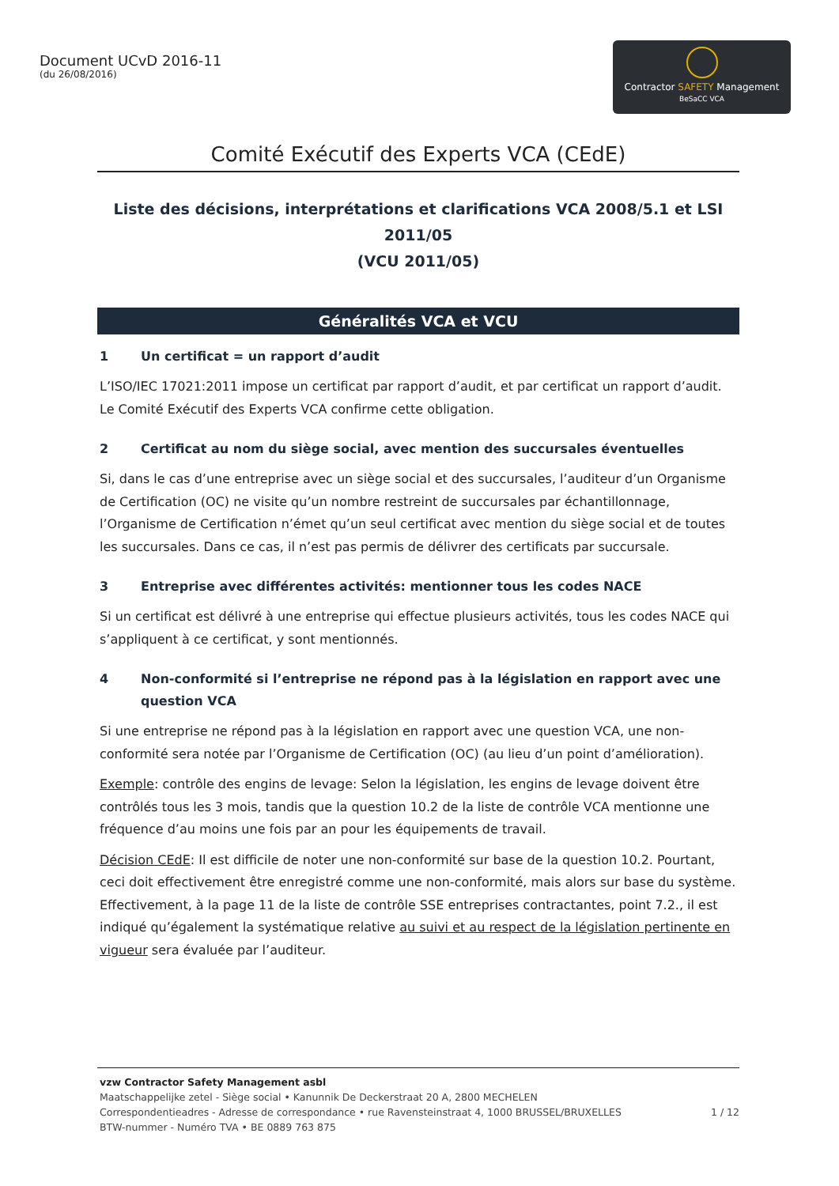Document UCvD 2016-11
(du 26/08/2016)
Contractor SAFETY Management
BeSaCC VCA
Comité Exécutif des Experts VCA (CEdE)
Liste des décisions, interprétations et clarifications VCA 2008/5.1 et LSI 2011/05
(VCU 2011/05)
Généralités VCA et VCU
1 Un certificat = un rapport d’audit
L’ISO/IEC 17021:2011 impose un certificat par rapport d’audit, et par certificat un rapport d’audit. Le Comité Exécutif des Experts VCA confirme cette obligation.
2 Certificat au nom du siège social, avec mention des succursales éventuelles
Si, dans le cas d’une entreprise avec un siège social et des succursales, l’auditeur d’un Organisme de Certification (OC) ne visite qu’un nombre restreint de succursales par échantillonnage, l’Organisme de Certification n’émet qu’un seul certificat avec mention du siège social et de toutes les succursales. Dans ce cas, il n’est pas permis de délivrer des certificats par succursale.
3 Entreprise avec différentes activités: mentionner tous les codes NACE
Si un certificat est délivré à une entreprise qui effectue plusieurs activités, tous les codes NACE qui s’appliquent à ce certificat, y sont mentionnés.
4 Non-conformité si l’entreprise ne répond pas à la législation en rapport avec une question VCA
Si une entreprise ne répond pas à la législation en rapport avec une question VCA, une non-conformité sera notée par l’Organisme de Certification (OC) (au lieu d’un point d’amélioration).
Exemple: contrôle des engins de levage: Selon la législation, les engins de levage doivent être contrôlés tous les 3 mois, tandis que la question 10.2 de la liste de contrôle VCA mentionne une fréquence d’au moins une fois par an pour les équipements de travail.
Décision CEdE: Il est difficile de noter une non-conformité sur base de la question 10.2. Pourtant, ceci doit effectivement être enregistré comme une non-conformité, mais alors sur base du système. Effectivement, à la page 11 de la liste de contrôle SSE entreprises contractantes, point 7.2., il est indiqué qu’également la systématique relative au suivi et au respect de la législation pertinente en vigueur sera évaluée par l’auditeur.
vzw Contractor Safety Management asbl
Maatschappelijke zetel - Siège social • Kanunnik De Deckerstraat 20 A, 2800 MECHELEN
Correspondentieadres - Adresse de correspondance • rue Ravensteinstraat 4, 1000 BRUSSEL/BRUXELLES 1 / 12
BTW-nummer - Numéro TVA • BE 0889 763 875